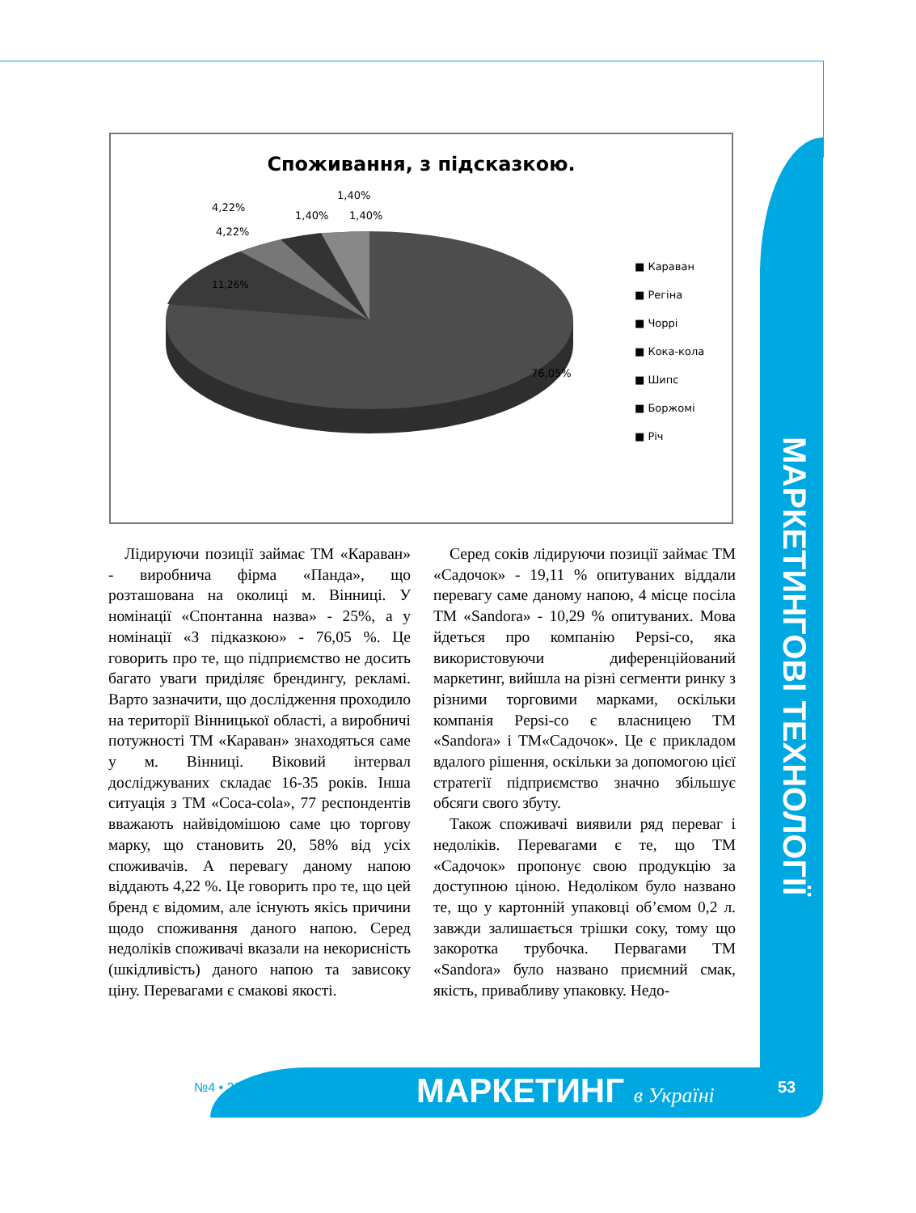МАРКЕТИНГОВІ ТЕХНОЛОГІЇ
Споживання, з підсказкою.
11,26%
76,05%
4,22%
4,22%
1,40%
1,40%
1,40%
■ Караван
■ Регіна
■ Чоррі
■ Кока-кола
■ Шипс
■ Боржомі
■ Річ
Лідируючи позиції займає ТМ «Караван» - виробнича фірма «Панда», що розташована на околиці м. Вінниці. У номінації «Спонтанна назва» - 25%, а у номінації «З підказкою» - 76,05 %. Це говорить про те, що підприємство не досить багато уваги приділяє брендингу, рекламі. Варто зазначити, що дослідження проходило на території Вінницької області, а виробничі потужності ТМ «Караван» знаходяться саме у м. Вінниці. Віковий інтервал досліджуваних складає 16-35 років. Інша ситуація з ТМ «Coca-cola», 77 респондентів вважають найвідомішою саме цю торгову марку, що становить 20, 58% від усіх споживачів. А перевагу даному напою віддають 4,22 %. Це говорить про те, що цей бренд є відомим, але існують якісь причини щодо споживання даного напою. Серед недоліків споживачі вказали на некорисність (шкідливість) даного напою та зависоку ціну. Перевагами є смакові якості.
Серед соків лідируючи позиції займає ТМ «Садочок» - 19,11 % опитуваних віддали перевагу саме даному напою, 4 місце посіла ТМ «Sandora» - 10,29 % опитуваних. Мова йдеться про компанію Pepsi-co, яка використовуючи диференційований маркетинг, вийшла на різні сегменти ринку з різними торговими марками, оскільки компанія Pepsi-co є власницею ТМ «Sandora» і ТМ«Садочок». Це є прикладом вдалого рішення, оскільки за допомогою цієї стратегії підприємство значно збільшує обсяги свого збуту.
Також споживачі виявили ряд переваг і недоліків. Перевагами є те, що ТМ «Садочок» пропонує свою продукцію за доступною ціною. Недоліком було названо те, що у картонній упаковці об’ємом 0,2 л. завжди залишається трішки соку, тому що закоротка трубочка. Первагами ТМ «Sandora» було названо приємний смак, якість, привабливу упаковку. Недо-
№4 • 2014 МАРКЕТИНГ в Україні 53